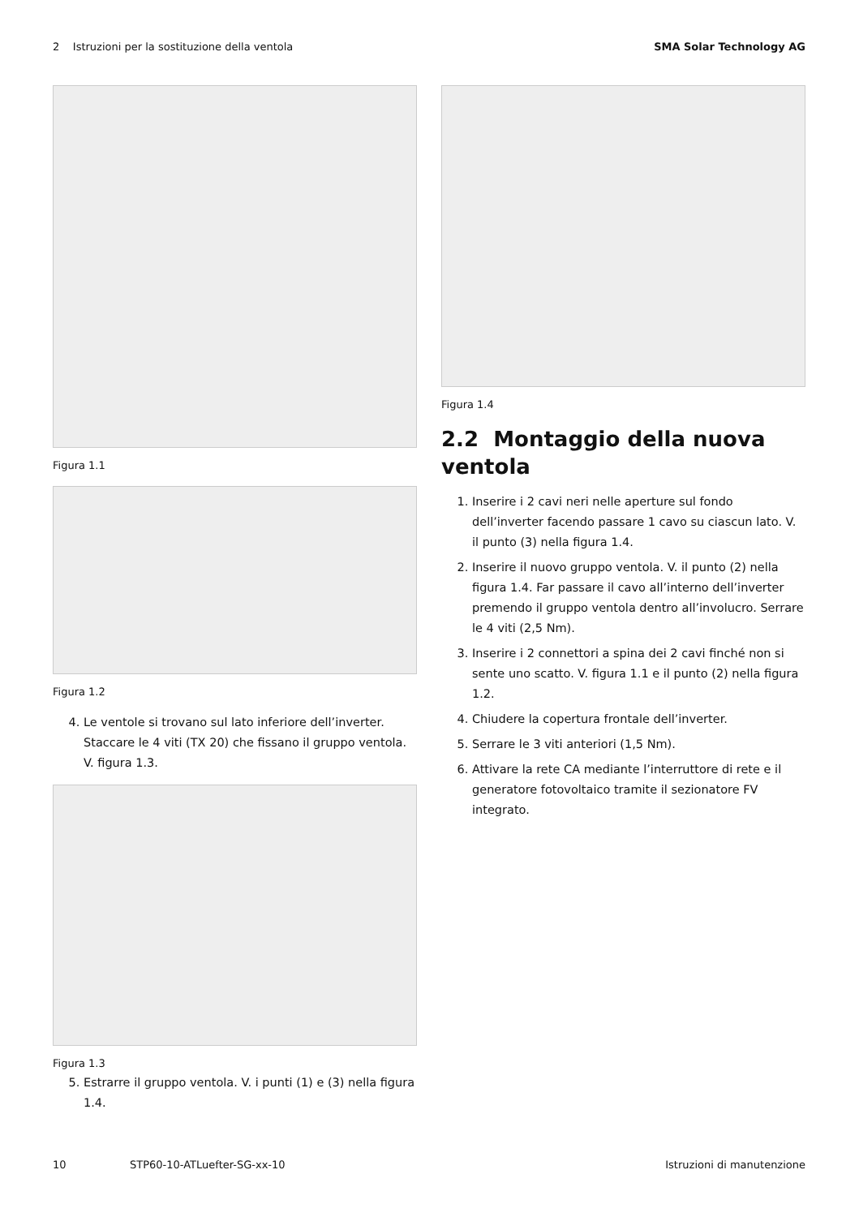2 Istruzioni per la sostituzione della ventola SMA Solar Technology AG
Figura 1.1
Figura 1.2
4. Le ventole si trovano sul lato inferiore dell’inverter. Staccare le 4 viti (TX 20) che fissano il gruppo ventola. V. figura 1.3.
Figura 1.3
5. Estrarre il gruppo ventola. V. i punti (1) e (3) nella figura 1.4.
Figura 1.4
2.2 Montaggio della nuova ventola
1. Inserire i 2 cavi neri nelle aperture sul fondo dell’inverter facendo passare 1 cavo su ciascun lato. V. il punto (3) nella figura 1.4.
2. Inserire il nuovo gruppo ventola. V. il punto (2) nella figura 1.4. Far passare il cavo all’interno dell’inverter premendo il gruppo ventola dentro all’involucro. Serrare le 4 viti (2,5 Nm).
3. Inserire i 2 connettori a spina dei 2 cavi finché non si sente uno scatto. V. figura 1.1 e il punto (2) nella figura 1.2.
4. Chiudere la copertura frontale dell’inverter.
5. Serrare le 3 viti anteriori (1,5 Nm).
6. Attivare la rete CA mediante l’interruttore di rete e il generatore fotovoltaico tramite il sezionatore FV integrato.
10 STP60-10-ATLuefter-SG-xx-10 Istruzioni di manutenzione